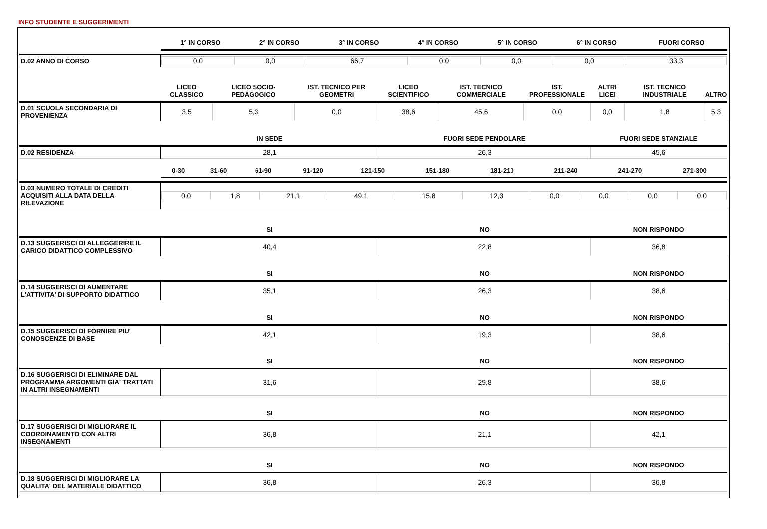INFO STUDENTE E SUGGERIMENTI
| | / 1° IN CORSO / 2° IN CORSO / 3° IN CORSO / 4° IN CORSO / 5° IN CORSO / 6° IN CORSO / FUORI CORSO / / --- / --- / --- / --- / --- / --- / --- / | | | | | | | | |
| --- | --- | --- | --- | --- | --- | --- | --- | --- | --- |
| D.02 ANNO DI CORSO | / 0,0 / 0,0 / 66,7 / 0,0 / 0,0 / 0,0 / 33,3 / | | | | | | | | |
| | LICEO CLASSICO | LICEO SOCIO-PEDAGOGICO | IST. TECNICO PER GEOMETRI | LICEO SCIENTIFICO | IST. TECNICO COMMERCIALE | IST. PROFESSIONALE | ALTRI LICEI | IST. TECNICO INDUSTRIALE | ALTRO |
| D.01 SCUOLA SECONDARIA DI PROVENIENZA | 3,5 | 5,3 | 0,0 | 38,6 | 45,6 | 0,0 | 0,0 | 1,8 | 5,3 |
| | IN SEDE | | | FUORI SEDE PENDOLARE | | | FUORI SEDE STANZIALE | | |
| D.02 RESIDENZA | 28,1 | | | 26,3 | | | 45,6 | | |
| | / 0-30 / 31-60 / 61-90 / 91-120 / 121-150 / 151-180 / 181-210 / 211-240 / 241-270 / 271-300 / / --- / --- / --- / --- / --- / --- / --- / --- / --- / --- / | | | | | | | | |
| D.03 NUMERO TOTALE DI CREDITI ACQUISITI ALLA DATA DELLA RILEVAZIONE | / 0,0 / 1,8 / 21,1 / 49,1 / 15,8 / 12,3 / 0,0 / 0,0 / 0,0 / 0,0 / | | | | | | | | |
| | SI | | | NO | | | NON RISPONDO | | |
| D.13 SUGGERISCI DI ALLEGGERIRE IL CARICO DIDATTICO COMPLESSIVO | 40,4 | | | 22,8 | | | 36,8 | | |
| | SI | | | NO | | | NON RISPONDO | | |
| D.14 SUGGERISCI DI AUMENTARE L'ATTIVITA' DI SUPPORTO DIDATTICO | 35,1 | | | 26,3 | | | 38,6 | | |
| | SI | | | NO | | | NON RISPONDO | | |
| D.15 SUGGERISCI DI FORNIRE PIU' CONOSCENZE DI BASE | 42,1 | | | 19,3 | | | 38,6 | | |
| | SI | | | NO | | | NON RISPONDO | | |
| D.16 SUGGERISCI DI ELIMINARE DAL PROGRAMMA ARGOMENTI GIA' TRATTATI IN ALTRI INSEGNAMENTI | 31,6 | | | 29,8 | | | 38,6 | | |
| | SI | | | NO | | | NON RISPONDO | | |
| D.17 SUGGERISCI DI MIGLIORARE IL COORDINAMENTO CON ALTRI INSEGNAMENTI | 36,8 | | | 21,1 | | | 42,1 | | |
| | SI | | | NO | | | NON RISPONDO | | |
| D.18 SUGGERISCI DI MIGLIORARE LA QUALITA' DEL MATERIALE DIDATTICO | 36,8 | | | 26,3 | | | 36,8 | | |